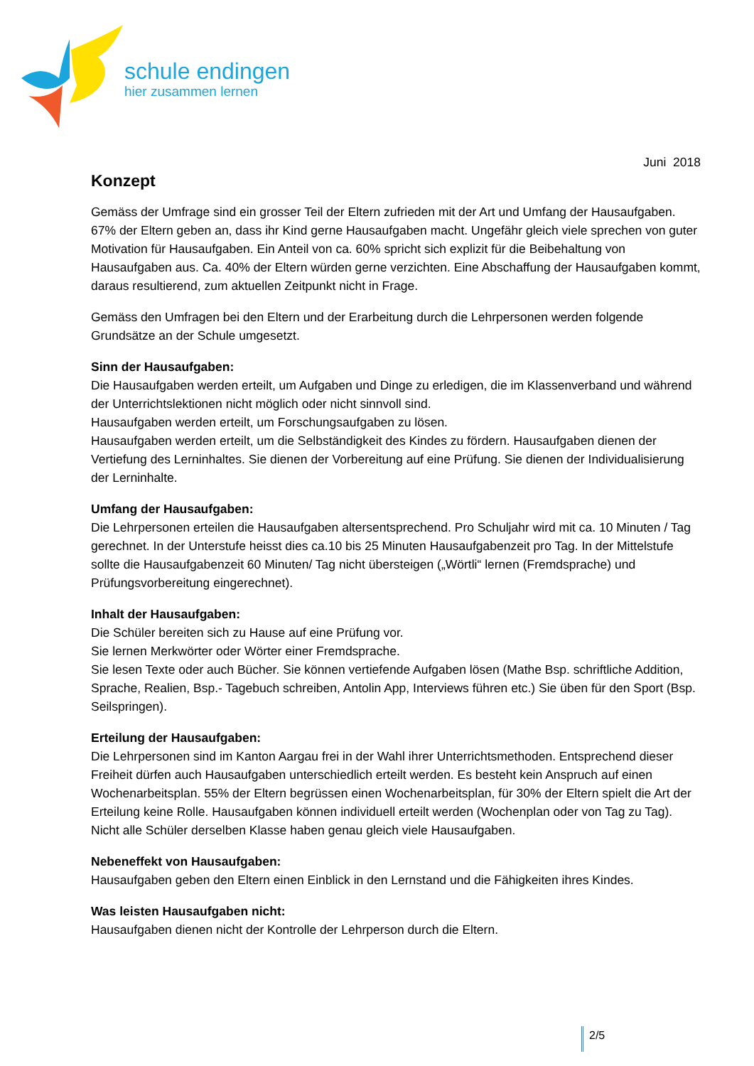schule endingen
hier zusammen lernen
Juni 2018
Konzept
Gemäss der Umfrage sind ein grosser Teil der Eltern zufrieden mit der Art und Umfang der Hausaufgaben. 67% der Eltern geben an, dass ihr Kind gerne Hausaufgaben macht. Ungefähr gleich viele sprechen von guter Motivation für Hausaufgaben. Ein Anteil von ca. 60% spricht sich explizit für die Beibehaltung von Hausaufgaben aus. Ca. 40% der Eltern würden gerne verzichten. Eine Abschaffung der Hausaufgaben kommt, daraus resultierend, zum aktuellen Zeitpunkt nicht in Frage.
Gemäss den Umfragen bei den Eltern und der Erarbeitung durch die Lehrpersonen werden folgende Grundsätze an der Schule umgesetzt.
Sinn der Hausaufgaben:
Die Hausaufgaben werden erteilt, um Aufgaben und Dinge zu erledigen, die im Klassenverband und während der Unterrichtslektionen nicht möglich oder nicht sinnvoll sind.
Hausaufgaben werden erteilt, um Forschungsaufgaben zu lösen.
Hausaufgaben werden erteilt, um die Selbständigkeit des Kindes zu fördern. Hausaufgaben dienen der Vertiefung des Lerninhaltes. Sie dienen der Vorbereitung auf eine Prüfung. Sie dienen der Individualisierung der Lerninhalte.
Umfang der Hausaufgaben:
Die Lehrpersonen erteilen die Hausaufgaben altersentsprechend. Pro Schuljahr wird mit ca. 10 Minuten / Tag gerechnet. In der Unterstufe heisst dies ca.10 bis 25 Minuten Hausaufgabenzeit pro Tag. In der Mittelstufe sollte die Hausaufgabenzeit 60 Minuten/ Tag nicht übersteigen („Wörtli“ lernen (Fremdsprache) und Prüfungsvorbereitung eingerechnet).
Inhalt der Hausaufgaben:
Die Schüler bereiten sich zu Hause auf eine Prüfung vor.
Sie lernen Merkwörter oder Wörter einer Fremdsprache.
Sie lesen Texte oder auch Bücher. Sie können vertiefende Aufgaben lösen (Mathe Bsp. schriftliche Addition, Sprache, Realien, Bsp.- Tagebuch schreiben, Antolin App, Interviews führen etc.) Sie üben für den Sport (Bsp. Seilspringen).
Erteilung der Hausaufgaben:
Die Lehrpersonen sind im Kanton Aargau frei in der Wahl ihrer Unterrichtsmethoden. Entsprechend dieser Freiheit dürfen auch Hausaufgaben unterschiedlich erteilt werden. Es besteht kein Anspruch auf einen Wochenarbeitsplan. 55% der Eltern begrüssen einen Wochenarbeitsplan, für 30% der Eltern spielt die Art der Erteilung keine Rolle. Hausaufgaben können individuell erteilt werden (Wochenplan oder von Tag zu Tag). Nicht alle Schüler derselben Klasse haben genau gleich viele Hausaufgaben.
Nebeneffekt von Hausaufgaben:
Hausaufgaben geben den Eltern einen Einblick in den Lernstand und die Fähigkeiten ihres Kindes.
Was leisten Hausaufgaben nicht:
Hausaufgaben dienen nicht der Kontrolle der Lehrperson durch die Eltern.
2/5